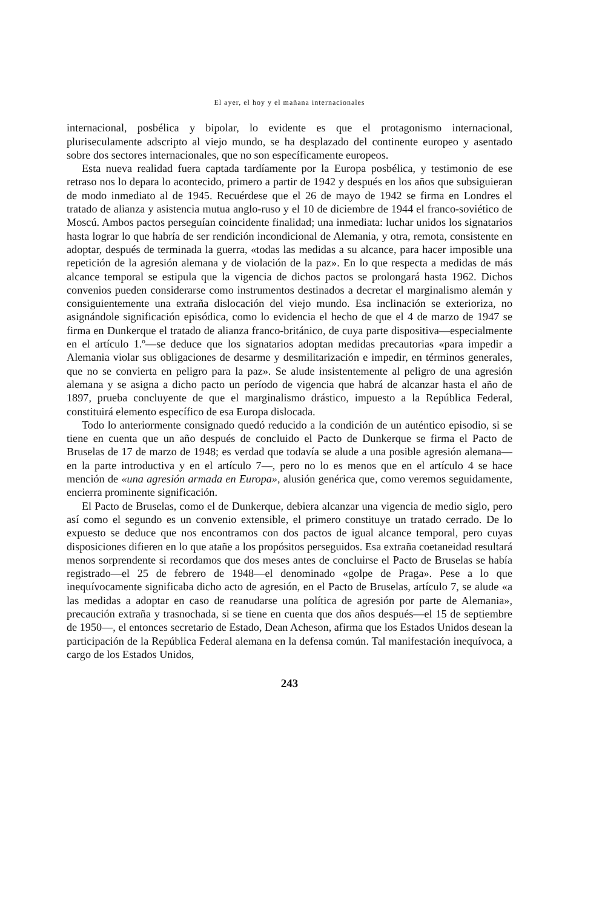El ayer, el hoy y el mañana internacionales
internacional, posbélica y bipolar, lo evidente es que el protagonismo internacional, pluriseculamente adscripto al viejo mundo, se ha desplazado del continente europeo y asentado sobre dos sectores internacionales, que no son específicamente europeos.
Esta nueva realidad fuera captada tardíamente por la Europa posbélica, y testimonio de ese retraso nos lo depara lo acontecido, primero a partir de 1942 y después en los años que subsiguieran de modo inmediato al de 1945. Recuérdese que el 26 de mayo de 1942 se firma en Londres el tratado de alianza y asistencia mutua anglo-ruso y el 10 de diciembre de 1944 el franco-soviético de Moscú. Ambos pactos perseguían coincidente finalidad; una inmediata: luchar unidos los signatarios hasta lograr lo que habría de ser rendición incondicional de Alemania, y otra, remota, consistente en adoptar, después de terminada la guerra, «todas las medidas a su alcance, para hacer imposible una repetición de la agresión alemana y de violación de la paz». En lo que respecta a medidas de más alcance temporal se estipula que la vigencia de dichos pactos se prolongará hasta 1962. Dichos convenios pueden considerarse como instrumentos destinados a decretar el marginalismo alemán y consiguientemente una extraña dislocación del viejo mundo. Esa inclinación se exterioriza, no asignándole significación episódica, como lo evidencia el hecho de que el 4 de marzo de 1947 se firma en Dunkerque el tratado de alianza franco-británico, de cuya parte dispositiva—especialmente en el artículo 1.º—se deduce que los signatarios adoptan medidas precautorias «para impedir a Alemania violar sus obligaciones de desarme y desmilitarización e impedir, en términos generales, que no se convierta en peligro para la paz». Se alude insistentemente al peligro de una agresión alemana y se asigna a dicho pacto un período de vigencia que habrá de alcanzar hasta el año de 1897, prueba concluyente de que el marginalismo drástico, impuesto a la República Federal, constituirá elemento específico de esa Europa dislocada.
Todo lo anteriormente consignado quedó reducido a la condición de un auténtico episodio, si se tiene en cuenta que un año después de concluido el Pacto de Dunkerque se firma el Pacto de Bruselas de 17 de marzo de 1948; es verdad que todavía se alude a una posible agresión alemana—en la parte introductiva y en el artículo 7—, pero no lo es menos que en el artículo 4 se hace mención de «una agresión armada en Europa», alusión genérica que, como veremos seguidamente, encierra prominente significación.
El Pacto de Bruselas, como el de Dunkerque, debiera alcanzar una vigencia de medio siglo, pero así como el segundo es un convenio extensible, el primero constituye un tratado cerrado. De lo expuesto se deduce que nos encontramos con dos pactos de igual alcance temporal, pero cuyas disposiciones difieren en lo que atañe a los propósitos perseguidos. Esa extraña coetaneidad resultará menos sorprendente si recordamos que dos meses antes de concluirse el Pacto de Bruselas se había registrado—el 25 de febrero de 1948—el denominado «golpe de Praga». Pese a lo que inequívocamente significaba dicho acto de agresión, en el Pacto de Bruselas, artículo 7, se alude «a las medidas a adoptar en caso de reanudarse una política de agresión por parte de Alemania», precaución extraña y trasnochada, si se tiene en cuenta que dos años después—el 15 de septiembre de 1950—, el entonces secretario de Estado, Dean Acheson, afirma que los Estados Unidos desean la participación de la República Federal alemana en la defensa común. Tal manifestación inequívoca, a cargo de los Estados Unidos,
243